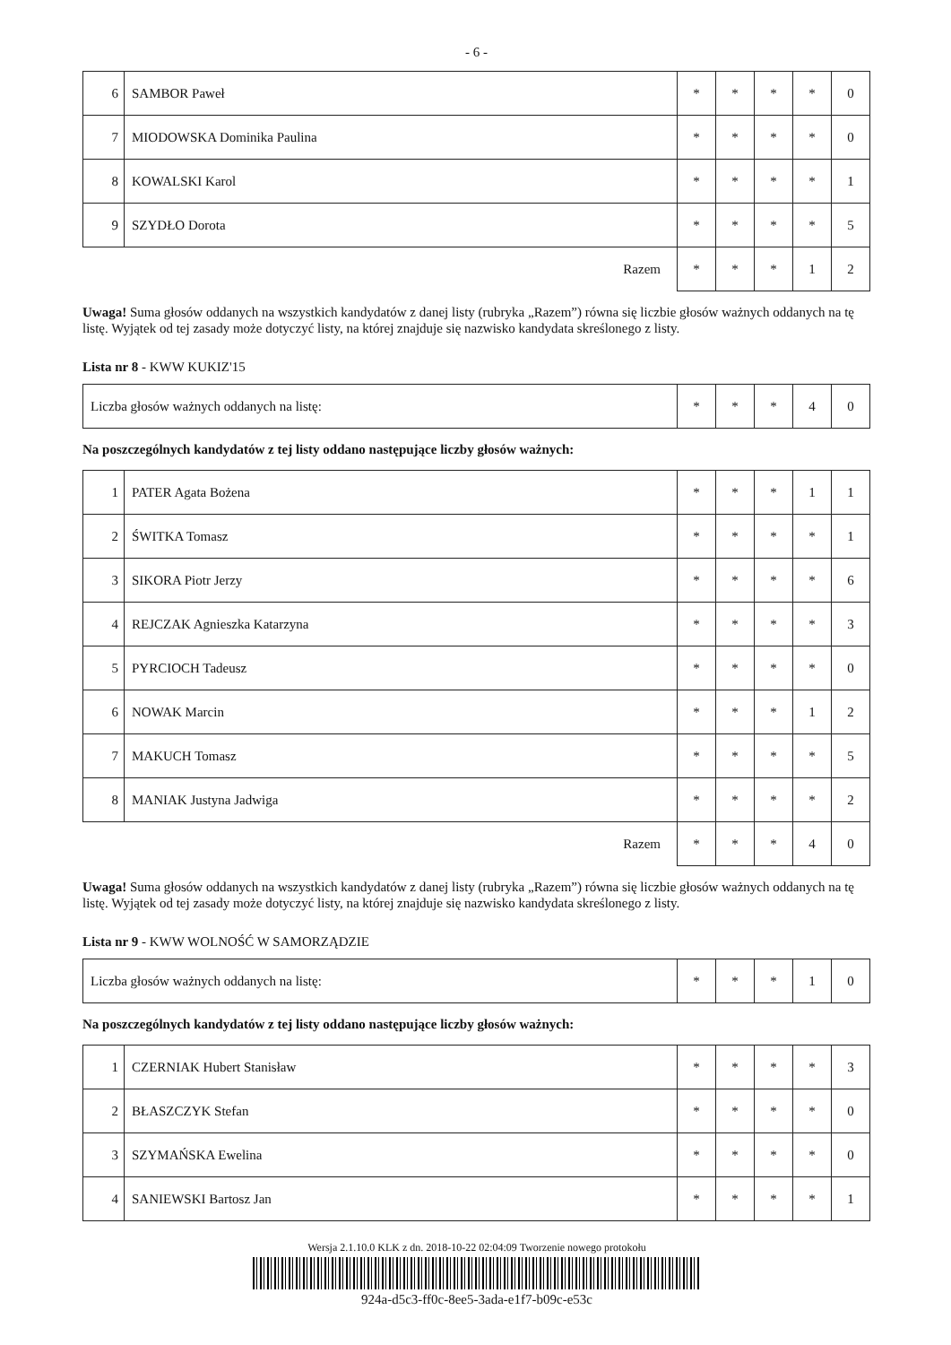- 6 -
| 6 | SAMBOR Paweł | * | * | * | * | 0 |
| 7 | MIODOWSKA Dominika Paulina | * | * | * | * | 0 |
| 8 | KOWALSKI Karol | * | * | * | * | 1 |
| 9 | SZYDŁO Dorota | * | * | * | * | 5 |
| Razem | | * | * | * | 1 | 2 |
Uwaga! Suma głosów oddanych na wszystkich kandydatów z danej listy (rubryka „Razem”) równa się liczbie głosów ważnych oddanych na tę listę. Wyjątek od tej zasady może dotyczyć listy, na której znajduje się nazwisko kandydata skreślonego z listy.
Lista nr 8 - KWW KUKIZ'15
| Liczba głosów ważnych oddanych na listę: | * | * | * | 4 | 0 |
Na poszczególnych kandydatów z tej listy oddano następujące liczby głosów ważnych:
| 1 | PATER Agata Bożena | * | * | * | 1 | 1 |
| 2 | ŚWITKA Tomasz | * | * | * | * | 1 |
| 3 | SIKORA Piotr Jerzy | * | * | * | * | 6 |
| 4 | REJCZAK Agnieszka Katarzyna | * | * | * | * | 3 |
| 5 | PYRCIOCH Tadeusz | * | * | * | * | 0 |
| 6 | NOWAK Marcin | * | * | * | 1 | 2 |
| 7 | MAKUCH Tomasz | * | * | * | * | 5 |
| 8 | MANIAK Justyna Jadwiga | * | * | * | * | 2 |
| Razem | | * | * | * | 4 | 0 |
Uwaga! Suma głosów oddanych na wszystkich kandydatów z danej listy (rubryka „Razem”) równa się liczbie głosów ważnych oddanych na tę listę. Wyjątek od tej zasady może dotyczyć listy, na której znajduje się nazwisko kandydata skreślonego z listy.
Lista nr 9 - KWW WOLNOŚĆ W SAMORZĄDZIE
| Liczba głosów ważnych oddanych na listę: | * | * | * | 1 | 0 |
Na poszczególnych kandydatów z tej listy oddano następujące liczby głosów ważnych:
| 1 | CZERNIAK Hubert Stanisław | * | * | * | * | 3 |
| 2 | BŁASZCZYK Stefan | * | * | * | * | 0 |
| 3 | SZYMAŃSKA Ewelina | * | * | * | * | 0 |
| 4 | SANIEWSKI Bartosz Jan | * | * | * | * | 1 |
Wersja 2.1.10.0 KLK z dn. 2018-10-22 02:04:09 Tworzenie nowego protokołu
924a-d5c3-ff0c-8ee5-3ada-e1f7-b09c-e53c